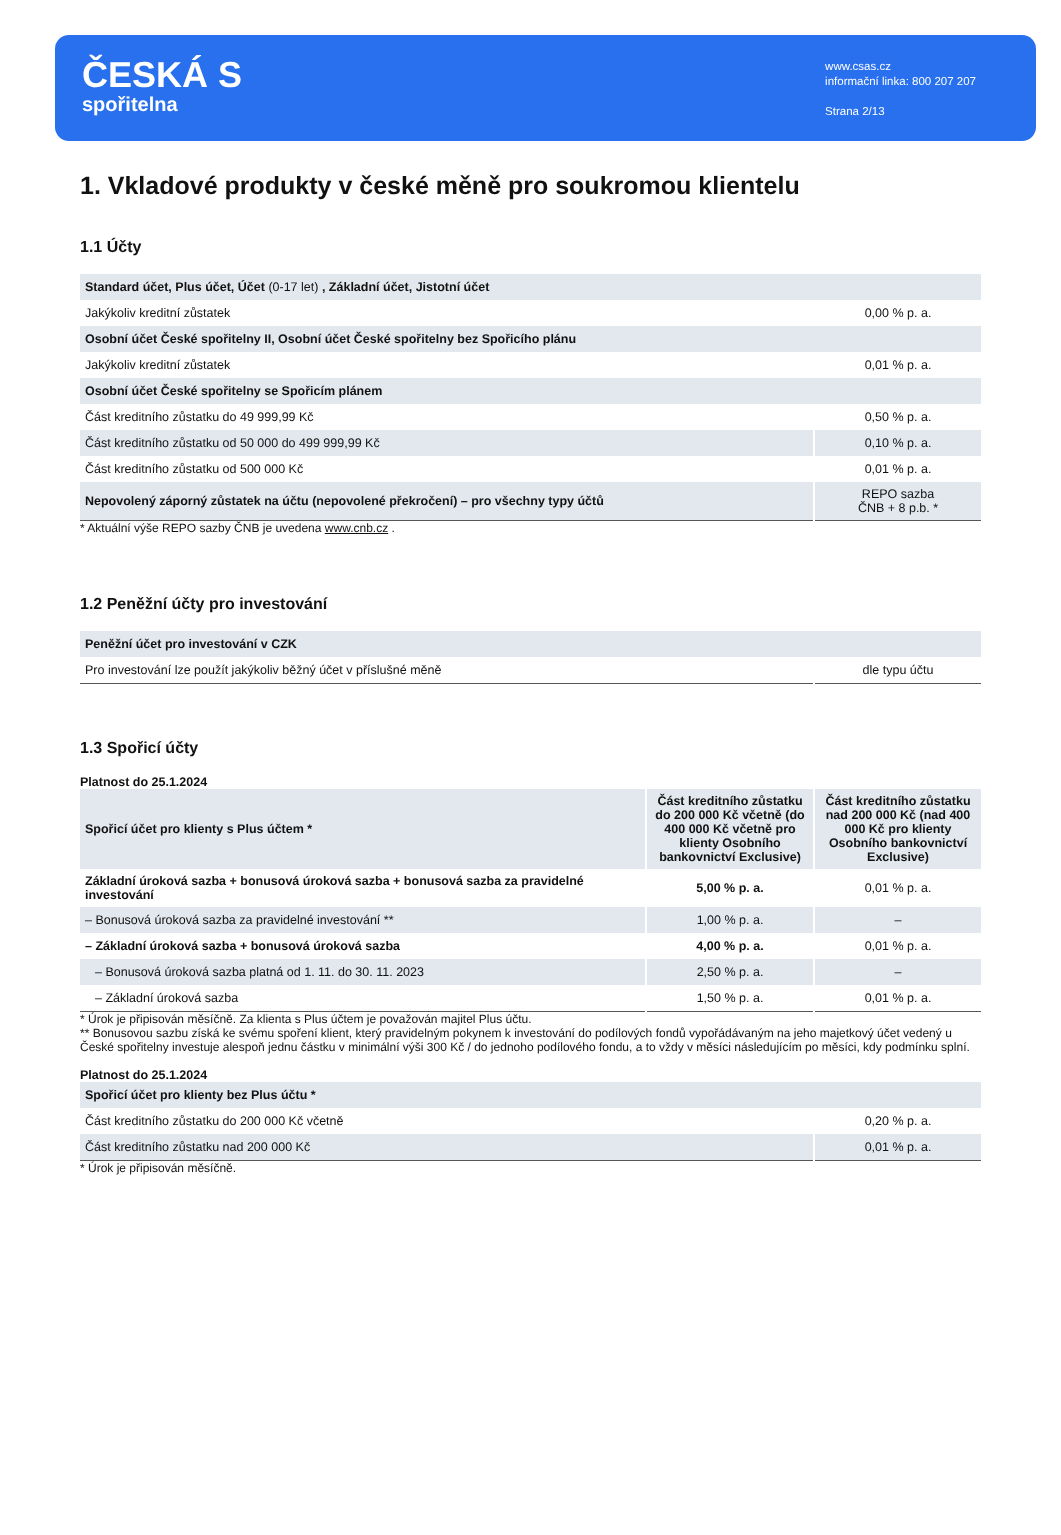ČESKÁ S
spořitelna
www.csas.cz
informační linka: 800 207 207
Strana 2/13
1. Vkladové produkty v české měně pro soukromou klientelu
1.1 Účty
| Standard účet, Plus účet, Účet (0-17 let) , Základní účet, Jistotní účet | |
| Jakýkoliv kreditní zůstatek | 0,00 % p. a. |
| Osobní účet České spořitelny II, Osobní účet České spořitelny bez Spořicího plánu | |
| Jakýkoliv kreditní zůstatek | 0,01 % p. a. |
| Osobní účet České spořitelny se Spořicím plánem | |
| Část kreditního zůstatku do 49 999,99 Kč | 0,50 % p. a. |
| Část kreditního zůstatku od 50 000 do 499 999,99 Kč | 0,10 % p. a. |
| Část kreditního zůstatku od 500 000 Kč | 0,01 % p. a. |
| Nepovolený záporný zůstatek na účtu (nepovolené překročení) – pro všechny typy účtů | REPO sazba ČNB + 8 p.b. * |
* Aktuální výše REPO sazby ČNB je uvedena www.cnb.cz .
1.2 Peněžní účty pro investování
| Peněžní účet pro investování v CZK | |
| Pro investování lze použít jakýkoliv běžný účet v příslušné měně | dle typu účtu |
1.3 Spořicí účty
Platnost do 25.1.2024
| Spořicí účet pro klienty s Plus účtem * | Část kreditního zůstatku do 200 000 Kč včetně (do 400 000 Kč včetně pro klienty Osobního bankovnictví Exclusive) | Část kreditního zůstatku nad 200 000 Kč (nad 400 000 Kč pro klienty Osobního bankovnictví Exclusive) |
| --- | --- | --- |
| Základní úroková sazba + bonusová úroková sazba + bonusová sazba za pravidelné investování | 5,00 % p. a. | 0,01 % p. a. |
| – Bonusová úroková sazba za pravidelné investování ** | 1,00 % p. a. | – |
| – Základní úroková sazba + bonusová úroková sazba | 4,00 % p. a. | 0,01 % p. a. |
| – Bonusová úroková sazba platná od 1. 11. do 30. 11. 2023 | 2,50 % p. a. | – |
| – Základní úroková sazba | 1,50 % p. a. | 0,01 % p. a. |
* Úrok je připisován měsíčně. Za klienta s Plus účtem je považován majitel Plus účtu.
** Bonusovou sazbu získá ke svému spoření klient, který pravidelným pokynem k investování do podílových fondů vypořádávaným na jeho majetkový účet vedený u České spořitelny investuje alespoň jednu částku v minimální výši 300 Kč / do jednoho podílového fondu, a to vždy v měsíci následujícím po měsíci, kdy podmínku splní.
Platnost do 25.1.2024
| Spořicí účet pro klienty bez Plus účtu * | |
| Část kreditního zůstatku do 200 000 Kč včetně | 0,20 % p. a. |
| Část kreditního zůstatku nad 200 000 Kč | 0,01 % p. a. |
* Úrok je připisován měsíčně.